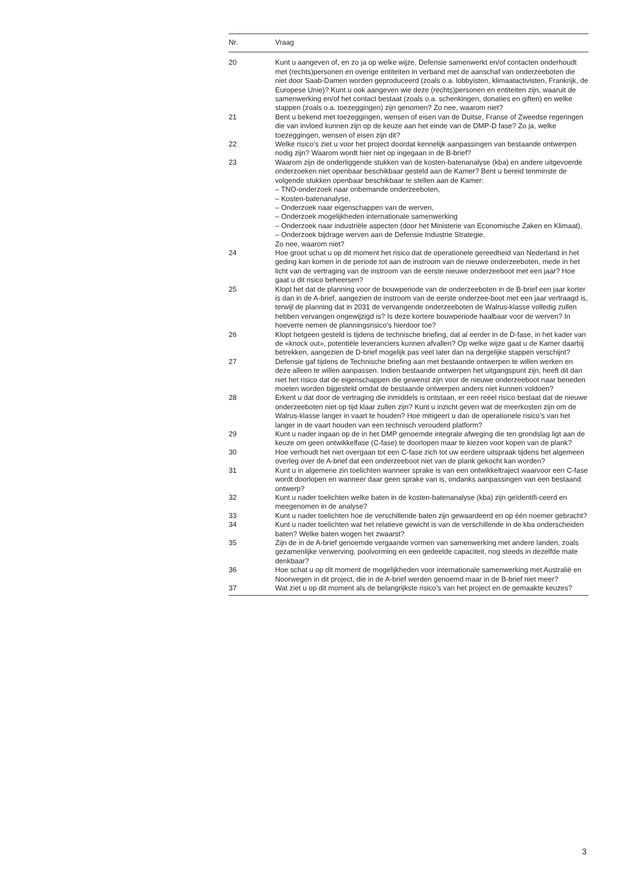| Nr. | Vraag |
| --- | --- |
| 20 | Kunt u aangeven of, en zo ja op welke wijze, Defensie samenwerkt en/of contacten onderhoudt met (rechts)personen en overige entiteiten in verband met de aanschaf van onderzeeboten die niet door Saab-Damen worden geproduceerd (zoals o.a. lobbyisten, klimaatactivisten, Frankrijk, de Europese Unie)? Kunt u ook aangeven wie deze (rechts)personen en entiteiten zijn, waaruit de samenwerking en/of het contact bestaat (zoals o.a. schenkingen, donaties en giften) en welke stappen (zoals o.a. toezeggingen) zijn genomen? Zo nee, waarom niet? |
| 21 | Bent u bekend met toezeggingen, wensen of eisen van de Duitse, Franse of Zweedse regeringen die van invloed kunnen zijn op de keuze aan het einde van de DMP-D fase? Zo ja, welke toezeggingen, wensen of eisen zijn dit? |
| 22 | Welke risico’s ziet u voor het project doordat kennelijk aanpassingen van bestaande ontwerpen nodig zijn? Waarom wordt hier niet op ingegaan in de B-brief? |
| 23 | Waarom zijn de onderliggende stukken van de kosten-batenanalyse (kba) en andere uitgevoerde onderzoeken niet openbaar beschikbaar gesteld aan de Kamer? Bent u bereid tenminste de volgende stukken openbaar beschikbaar te stellen aan de Kamer: – TNO-onderzoek naar onbemande onderzeeboten, – Kosten-batenanalyse, – Onderzoek naar eigenschappen van de werven, – Onderzoek mogelijkheden internationale samenwerking – Onderzoek naar industriële aspecten (door het Ministerie van Economische Zaken en Klimaat), – Onderzoek bijdrage werven aan de Defensie Industrie Strategie. Zo nee, waarom niet? |
| 24 | Hoe groot schat u op dit moment het risico dat de operationele gereedheid van Nederland in het geding kan komen in de periode tot aan de instroom van de nieuwe onderzeeboten, mede in het licht van de vertraging van de instroom van de eerste nieuwe onderzeeboot met een jaar? Hoe gaat u dit risico beheersen? |
| 25 | Klopt het dat de planning voor de bouwperiode van de onderzeeboten in de B-brief een jaar korter is dan in de A-brief, aangezien de instroom van de eerste onderzee-boot met een jaar vertraagd is, terwijl de planning dat in 2031 de vervangende onderzeeboten de Walrus-klasse volledig zullen hebben vervangen ongewijzigd is? Is deze kortere bouwperiode haalbaar voor de werven? In hoeverre nemen de planningsrisico’s hierdoor toe? |
| 26 | Klopt hetgeen gesteld is tijdens de technische briefing, dat al eerder in de D-fase, in het kader van de «knock out», potentiële leveranciers kunnen afvallen? Op welke wijze gaat u de Kamer daarbij betrekken, aangezien de D-brief mogelijk pas veel later dan na dergelijke stappen verschijnt? |
| 27 | Defensie gaf tijdens de Technische briefing aan met bestaande ontwerpen te willen werken en deze alleen te willen aanpassen. Indien bestaande ontwerpen het uitgangspunt zijn, heeft dit dan niet het risico dat de eigenschappen die gewenst zijn voor de nieuwe onderzeeboot naar beneden moeten worden bijgesteld omdat de bestaande ontwerpen anders niet kunnen voldoen? |
| 28 | Erkent u dat door de vertraging die inmiddels is ontstaan, er een reëel risico bestaat dat de nieuwe onderzeeboten niet op tijd klaar zullen zijn? Kunt u inzicht geven wat de meerkosten zijn om de Walrus-klasse langer in vaart te houden? Hoe mitigeert u dan de operationele risico’s van het langer in de vaart houden van een technisch verouderd platform? |
| 29 | Kunt u nader ingaan op de in het DMP genoemde integrale afweging die ten grondslag ligt aan de keuze om geen ontwikkelfase (C-fase) te doorlopen maar te kiezen voor kopen van de plank? |
| 30 | Hoe verhoudt het niet overgaan tot een C-fase zich tot uw eerdere uitspraak tijdens het algemeen overleg over de A-brief dat een onderzeeboot niet van de plank gekocht kan worden? |
| 31 | Kunt u in algemene zin toelichten wanneer sprake is van een ontwikkeltraject waarvoor een C-fase wordt doorlopen en wanneer daar geen sprake van is, ondanks aanpassingen van een bestaand ontwerp? |
| 32 | Kunt u nader toelichten welke baten in de kosten-batenanalyse (kba) zijn geïdentifi-ceerd en meegenomen in de analyse? |
| 33 | Kunt u nader toelichten hoe de verschillende baten zijn gewaardeerd en op één noemer gebracht? |
| 34 | Kunt u nader toelichten wat het relatieve gewicht is van de verschillende in de kba onderscheiden baten? Welke baten wogen het zwaarst? |
| 35 | Zijn de in de A-brief genoemde vergaande vormen van samenwerking met andere landen, zoals gezamenlijke verwerving, poolvorming en een gedeelde capaciteit, nog steeds in dezelfde mate denkbaar? |
| 36 | Hoe schat u op dit moment de mogelijkheden voor internationale samenwerking met Australië en Noorwegen in dit project, die in de A-brief werden genoemd maar in de B-brief niet meer? |
| 37 | Wat ziet u op dit moment als de belangrijkste risico’s van het project en de gemaakte keuzes? |
3